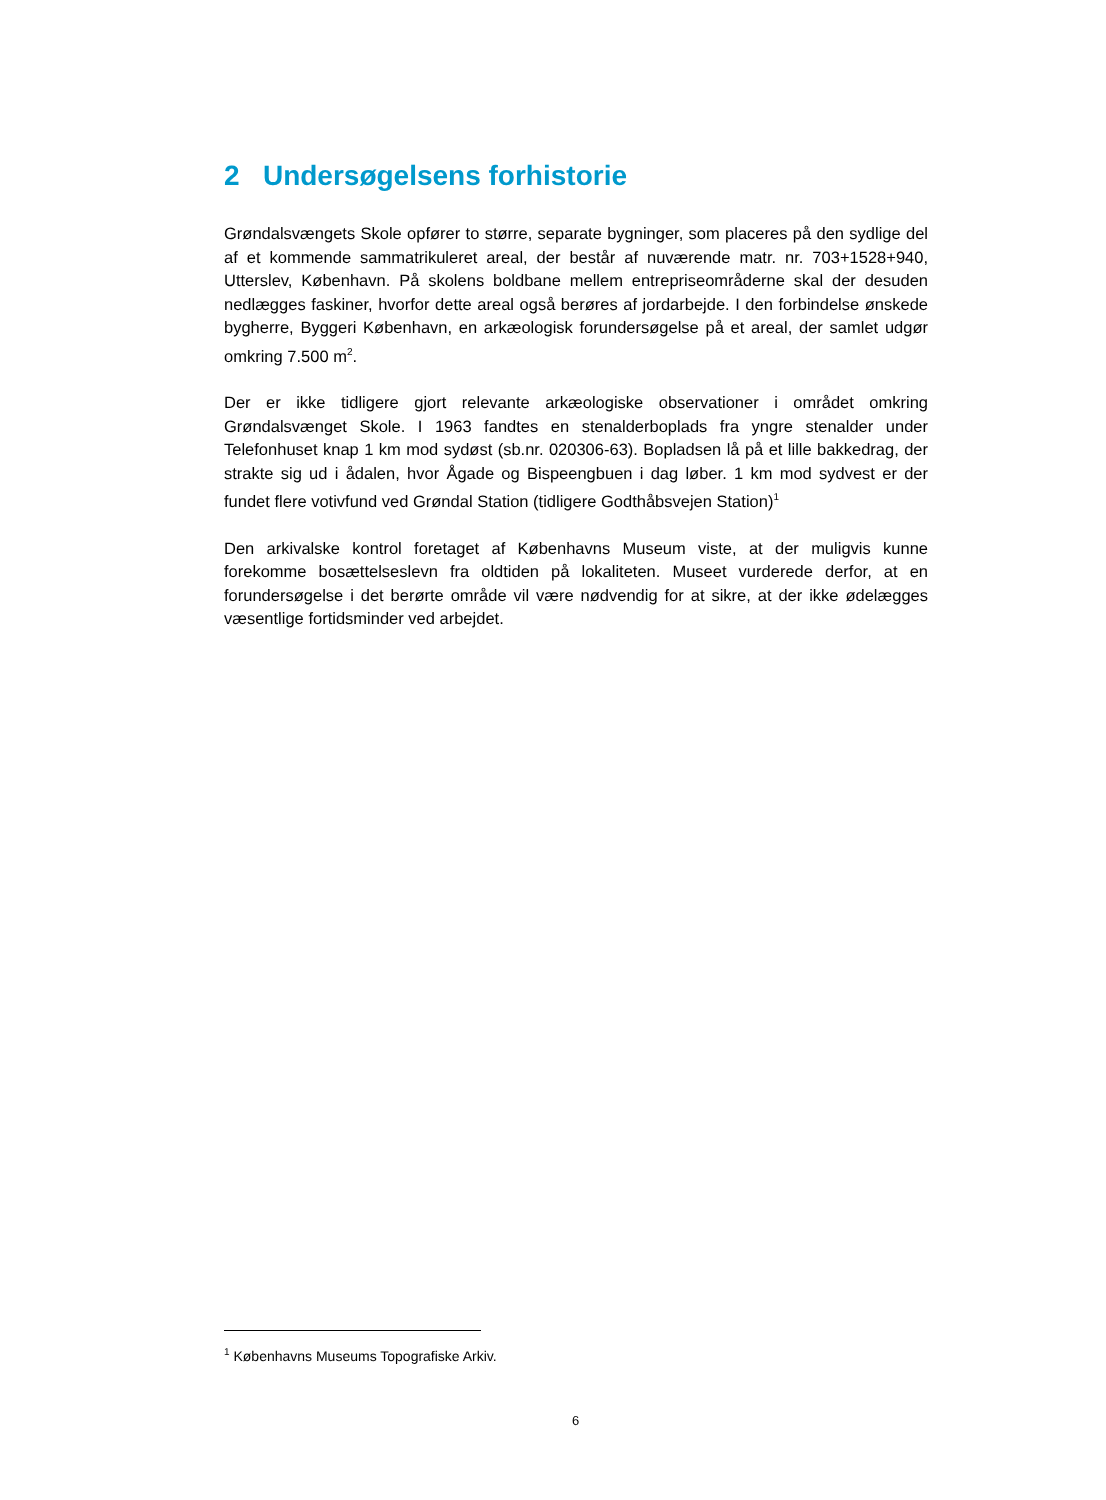2 Undersøgelsens forhistorie
Grøndalsvængets Skole opfører to større, separate bygninger, som placeres på den sydlige del af et kommende sammatrikuleret areal, der består af nuværende matr. nr. 703+1528+940, Utterslev, København. På skolens boldbane mellem entrepriseområderne skal der desuden nedlægges faskiner, hvorfor dette areal også berøres af jordarbejde. I den forbindelse ønskede bygherre, Byggeri København, en arkæologisk forundersøgelse på et areal, der samlet udgør omkring 7.500 m<sup>2</sup>.
Der er ikke tidligere gjort relevante arkæologiske observationer i området omkring Grøndalsvænget Skole. I 1963 fandtes en stenalderboplads fra yngre stenalder under Telefonhuset knap 1 km mod sydøst (sb.nr. 020306-63). Bopladsen lå på et lille bakkedrag, der strakte sig ud i ådalen, hvor Ågade og Bispeengbuen i dag løber. 1 km mod sydvest er der fundet flere votivfund ved Grøndal Station (tidligere Godthåbsvejen Station)<sup>1</sup>
Den arkivalske kontrol foretaget af Københavns Museum viste, at der muligvis kunne forekomme bosættelseslevn fra oldtiden på lokaliteten. Museet vurderede derfor, at en forundersøgelse i det berørte område vil være nødvendig for at sikre, at der ikke ødelægges væsentlige fortidsminder ved arbejdet.
<sup>1</sup> Københavns Museums Topografiske Arkiv.
6